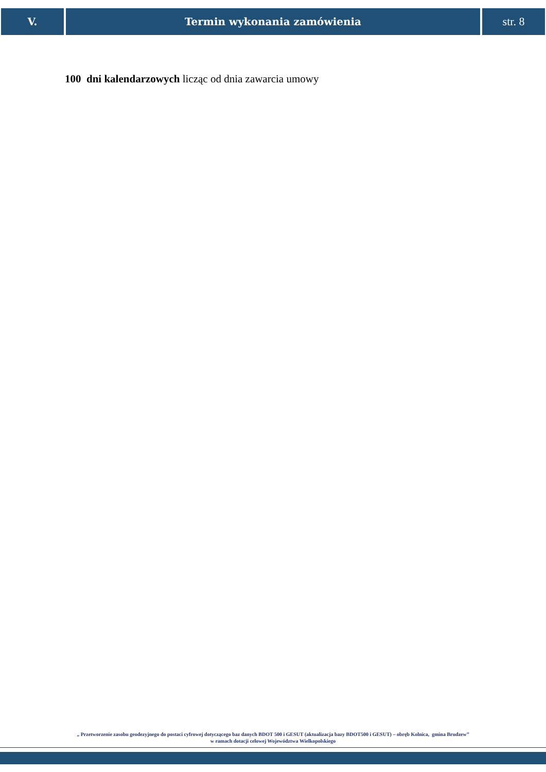V. Termin wykonania zamówienia str. 8
100 dni kalendarzowych licząc od dnia zawarcia umowy
„ Przetworzenie zasobu geodezyjnego do postaci cyfrowej dotyczącego baz danych BDOT 500 i GESUT (aktualizacja bazy BDOT500 i GESUT) – obręb Kolnica, gmina Brudzew”
w ramach dotacji celowej Województwa Wielkopolskiego